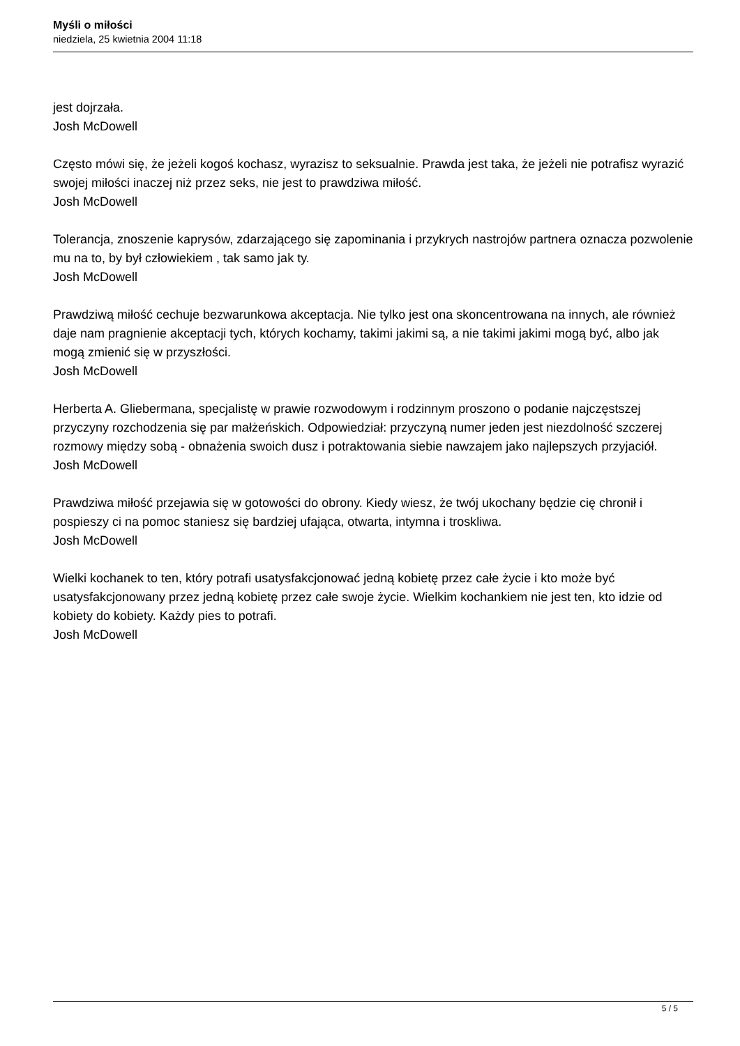Myśli o miłości
niedziela, 25 kwietnia 2004 11:18
jest dojrzała.
Josh McDowell
Często mówi się, że jeżeli kogoś kochasz, wyrazisz to seksualnie. Prawda jest taka, że jeżeli nie potrafisz wyrazić swojej miłości inaczej niż przez seks, nie jest to prawdziwa miłość.
Josh McDowell
Tolerancja, znoszenie kaprysów, zdarzającego się zapominania i przykrych nastrojów partnera oznacza pozwolenie mu na to, by był człowiekiem , tak samo jak ty.
Josh McDowell
Prawdziwą miłość cechuje bezwarunkowa akceptacja. Nie tylko jest ona skoncentrowana na innych, ale również daje nam pragnienie akceptacji tych, których kochamy, takimi jakimi są, a nie takimi jakimi mogą być, albo jak mogą zmienić się w przyszłości.
Josh McDowell
Herberta A. Gliebermana, specjalistę w prawie rozwodowym i rodzinnym proszono o podanie najczęstszej przyczyny rozchodzenia się par małżeńskich. Odpowiedział: przyczyną numer jeden jest niezdolność szczerej rozmowy między sobą - obnażenia swoich dusz i potraktowania siebie nawzajem jako najlepszych przyjaciół.
Josh McDowell
Prawdziwa miłość przejawia się w gotowości do obrony. Kiedy wiesz, że twój ukochany będzie cię chronił i pospieszy ci na pomoc staniesz się bardziej ufająca, otwarta, intymna i troskliwa.
Josh McDowell
Wielki kochanek to ten, który potrafi usatysfakcjonować jedną kobietę przez całe życie i kto może być usatysfakcjonowany przez jedną kobietę przez całe swoje życie. Wielkim kochankiem nie jest ten, kto idzie od kobiety do kobiety. Każdy pies to potrafi.
Josh McDowell
5 / 5